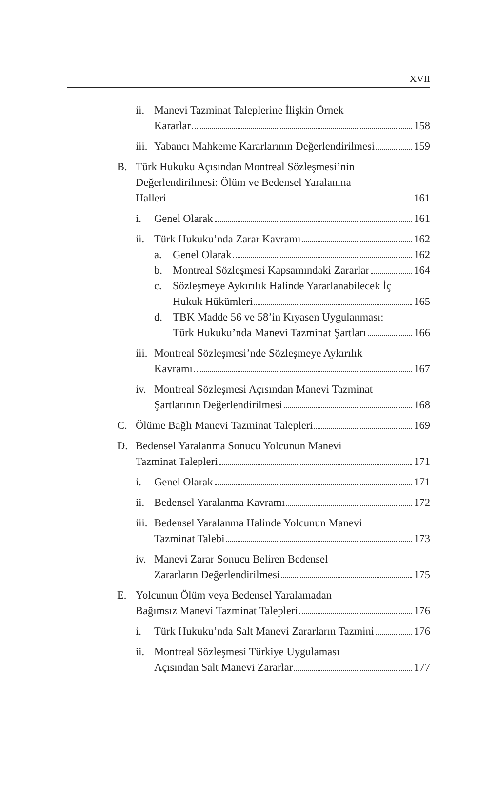XVII
ii.
Manevi Tazminat Taleplerine İlişkin Örnek
Kararlar 158
iii.
Yabancı Mahkeme Kararlarının Değerlendirilmesi 159
B. Türk Hukuku Açısından Montreal Sözleşmesi’nin
Değerlendirilmesi: Ölüm ve Bedensel Yaralanma
Halleri 161
i. Genel Olarak 161
ii.
Türk Hukuku’nda Zarar Kavramı 162
a. Genel Olarak 162
b. Montreal Sözleşmesi Kapsamındaki Zararlar 164
c. Sözleşmeye Aykırılık Halinde Yararlanabilecek İç
Hukuk Hükümleri 165
d. TBK Madde 56 ve 58’in Kıyasen Uygulanması:
Türk Hukuku’nda Manevi Tazminat Şartları 166
iii.
Montreal Sözleşmesi’nde Sözleşmeye Aykırılık
Kavramı 167
iv.
Montreal Sözleşmesi Açısından Manevi Tazminat
Şartlarının Değerlendirilmesi 168
C. Ölüme Bağlı Manevi Tazminat Talepleri 169
D. Bedensel Yaralanma Sonucu Yolcunun Manevi
Tazminat Talepleri 171
i. Genel Olarak 171
ii.
Bedensel Yaralanma Kavramı 172
iii.
Bedensel Yaralanma Halinde Yolcunun Manevi
Tazminat Talebi 173
iv.
Manevi Zarar Sonucu Beliren Bedensel
Zararların Değerlendirilmesi 175
E. Yolcunun Ölüm veya Bedensel Yaralamadan
Bağımsız Manevi Tazminat Talepleri 176
i. Türk Hukuku’nda Salt Manevi Zararların Tazmini 176
ii.
Montreal Sözleşmesi Türkiye Uygulaması
Açısından Salt Manevi Zararlar 177